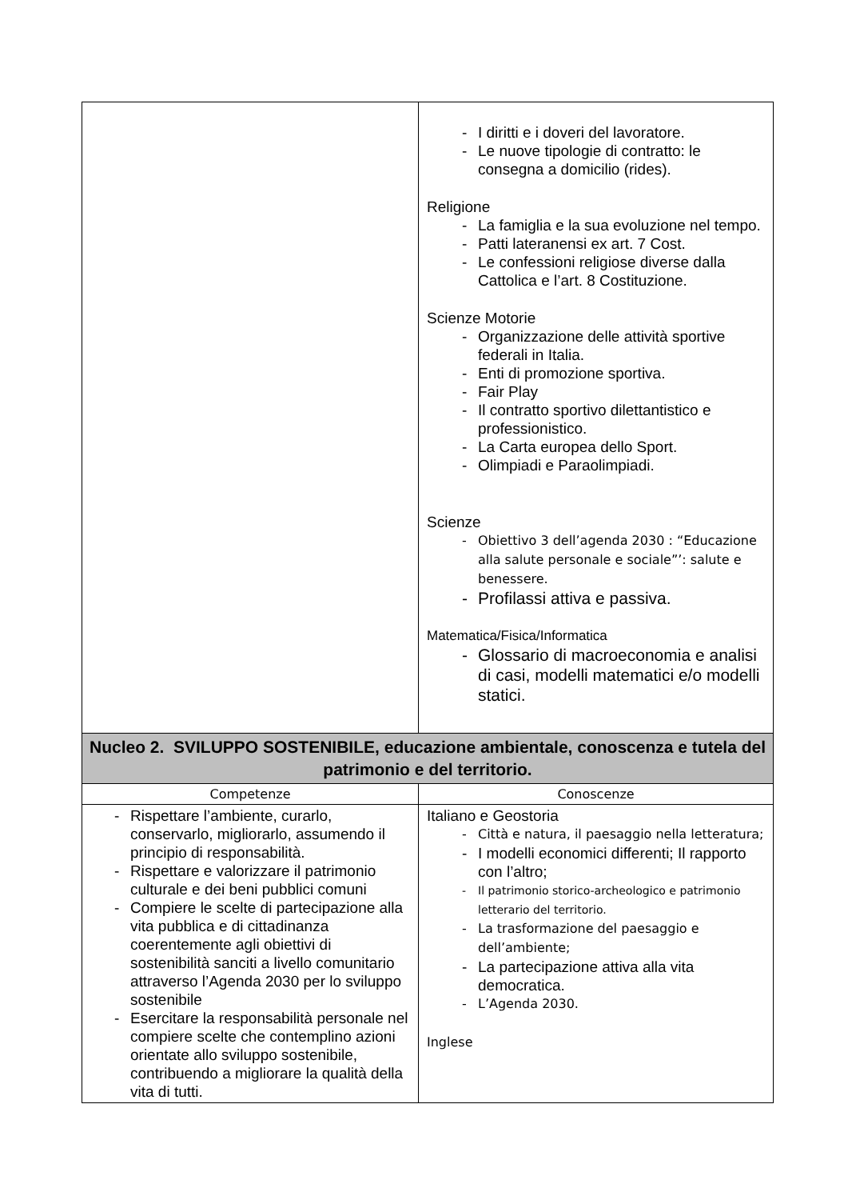| | - I diritti e i doveri del lavoratore. - Le nuove tipologie di contratto: le consegna a domicilio (rides). Religione - La famiglia e la sua evoluzione nel tempo. - Patti lateranensi ex art. 7 Cost. - Le confessioni religiose diverse dalla Cattolica e l’art. 8 Costituzione. Scienze Motorie - Organizzazione delle attività sportive federali in Italia. - Enti di promozione sportiva. - Fair Play - Il contratto sportivo dilettantistico e professionistico. - La Carta europea dello Sport. - Olimpiadi e Paraolimpiadi. Scienze - Obiettivo 3 dell’agenda 2030 : “Educazione alla salute personale e sociale”’: salute e benessere. - Profilassi attiva e passiva. Matematica/Fisica/Informatica - Glossario di macroeconomia e analisi di casi, modelli matematici e/o modelli statici. |
| Nucleo 2. SVILUPPO SOSTENIBILE, educazione ambientale, conoscenza e tutela del patrimonio e del territorio. | |
| Competenze | Conoscenze |
| - Rispettare l’ambiente, curarlo, conservarlo, migliorarlo, assumendo il principio di responsabilità. - Rispettare e valorizzare il patrimonio culturale e dei beni pubblici comuni - Compiere le scelte di partecipazione alla vita pubblica e di cittadinanza coerentemente agli obiettivi di sostenibilità sanciti a livello comunitario attraverso l’Agenda 2030 per lo sviluppo sostenibile - Esercitare la responsabilità personale nel compiere scelte che contemplino azioni orientate allo sviluppo sostenibile, contribuendo a migliorare la qualità della vita di tutti. | Italiano e Geostoria - Città e natura, il paesaggio nella letteratura; - I modelli economici differenti; Il rapporto con l’altro; - Il patrimonio storico-archeologico e patrimonio letterario del territorio. - La trasformazione del paesaggio e dell’ambiente; - La partecipazione attiva alla vita democratica. - L’Agenda 2030. Inglese |